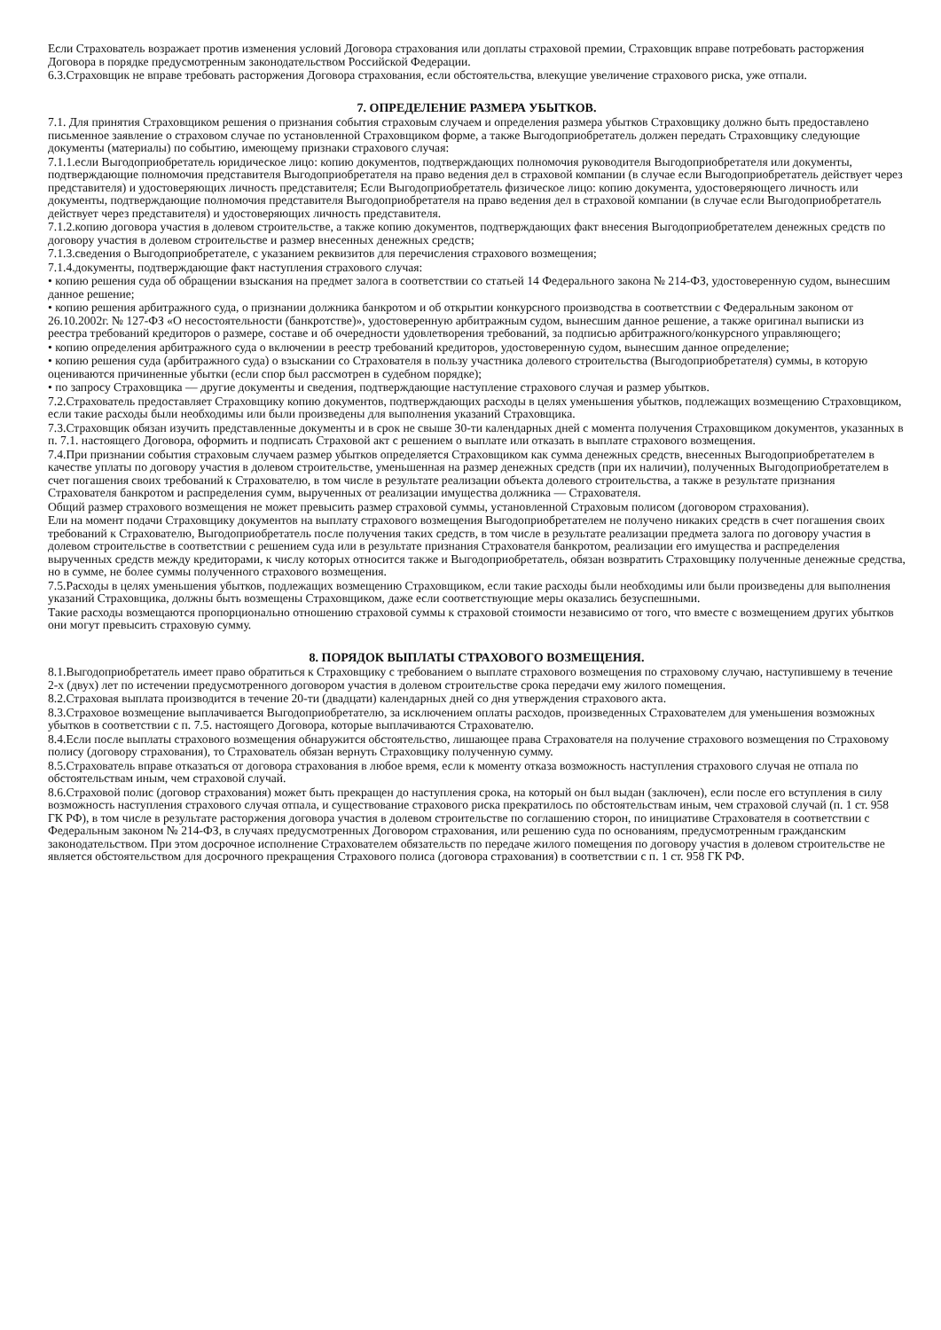Если Страхователь возражает против изменения условий Договора страхования или доплаты страховой премии, Страховщик вправе потребовать расторжения Договора в порядке предусмотренным законодательством Российской Федерации.
6.3.Страховщик не вправе требовать расторжения Договора страхования, если обстоятельства, влекущие увеличение страхового риска, уже отпали.
7. ОПРЕДЕЛЕНИЕ РАЗМЕРА УБЫТКОВ.
7.1. Для принятия Страховщиком решения о признания события страховым случаем и определения размера убытков Страховщику должно быть предоставлено письменное заявление о страховом случае по установленной Страховщиком форме, а также Выгодоприобретатель должен передать Страховщику следующие документы (материалы) по событию, имеющему признаки страхового случая:
7.1.1.если Выгодоприобретатель юридическое лицо: копию документов, подтверждающих полномочия руководителя Выгодоприобретателя или документы, подтверждающие полномочия представителя Выгодоприобретателя на право ведения дел в страховой компании (в случае если Выгодоприобретатель действует через представителя) и удостоверяющих личность представителя; Если Выгодоприобретатель физическое лицо: копию документа, удостоверяющего личность или документы, подтверждающие полномочия представителя Выгодоприобретателя на право ведения дел в страховой компании (в случае если Выгодоприобретатель действует через представителя) и удостоверяющих личность представителя.
7.1.2.копию договора участия в долевом строительстве, а также копию документов, подтверждающих факт внесения Выгодоприобретателем денежных средств по договору участия в долевом строительстве и размер внесенных денежных средств;
7.1.3.сведения о Выгодоприобретателе, с указанием реквизитов для перечисления страхового возмещения;
7.1.4.документы, подтверждающие факт наступления страхового случая:
• копию решения суда об обращении взыскания на предмет залога в соответствии со статьей 14 Федерального закона № 214-ФЗ, удостоверенную судом, вынесшим данное решение;
• копию решения арбитражного суда, о признании должника банкротом и об открытии конкурсного производства в соответствии с Федеральным законом от 26.10.2002г. № 127-ФЗ «О несостоятельности (банкротстве)», удостоверенную арбитражным судом, вынесшим данное решение, а также оригинал выписки из реестра требований кредиторов о размере, составе и об очередности удовлетворения требований, за подписью арбитражного/конкурсного управляющего;
• копию определения арбитражного суда о включении в реестр требований кредиторов, удостоверенную судом, вынесшим данное определение;
• копию решения суда (арбитражного суда) о взыскании со Страхователя в пользу участника долевого строительства (Выгодоприобретателя) суммы, в которую оцениваются причиненные убытки (если спор был рассмотрен в судебном порядке);
• по запросу Страховщика — другие документы и сведения, подтверждающие наступление страхового случая и размер убытков.
7.2.Страхователь предоставляет Страховщику копию документов, подтверждающих расходы в целях уменьшения убытков, подлежащих возмещению Страховщиком, если такие расходы были необходимы или были произведены для выполнения указаний Страховщика.
7.3.Страховщик обязан изучить представленные документы и в срок не свыше 30-ти календарных дней с момента получения Страховщиком документов, указанных в п. 7.1. настоящего Договора, оформить и подписать Страховой акт с решением о выплате или отказать в выплате страхового возмещения.
7.4.При признании события страховым случаем размер убытков определяется Страховщиком как сумма денежных средств, внесенных Выгодоприобретателем в качестве уплаты по договору участия в долевом строительстве, уменьшенная на размер денежных средств (при их наличии), полученных Выгодоприобретателем в счет погашения своих требований к Страхователю, в том числе в результате реализации объекта долевого строительства, а также в результате признания Страхователя банкротом и распределения сумм, вырученных от реализации имущества должника — Страхователя.
Общий размер страхового возмещения не может превысить размер страховой суммы, установленной Страховым полисом (договором страхования).
Ели на момент подачи Страховщику документов на выплату страхового возмещения Выгодоприобретателем не получено никаких средств в счет погашения своих требований к Страхователю, Выгодоприобретатель после получения таких средств, в том числе в результате реализации предмета залога по договору участия в долевом строительстве в соответствии с решением суда или в результате признания Страхователя банкротом, реализации его имущества и распределения вырученных средств между кредиторами, к числу которых относится также и Выгодоприобретатель, обязан возвратить Страховщику полученные денежные средства, но в сумме, не более суммы полученного страхового возмещения.
7.5.Расходы в целях уменьшения убытков, подлежащих возмещению Страховщиком, если такие расходы были необходимы или были произведены для выполнения указаний Страховщика, должны быть возмещены Страховщиком, даже если соответствующие меры оказались безуспешными.
Такие расходы возмещаются пропорционально отношению страховой суммы к страховой стоимости независимо от того, что вместе с возмещением других убытков они могут превысить страховую сумму.
8. ПОРЯДОК ВЫПЛАТЫ СТРАХОВОГО ВОЗМЕЩЕНИЯ.
8.1.Выгодоприобретатель имеет право обратиться к Страховщику с требованием о выплате страхового возмещения по страховому случаю, наступившему в течение 2-х (двух) лет по истечении предусмотренного договором участия в долевом строительстве срока передачи ему жилого помещения.
8.2.Страховая выплата производится в течение 20-ти (двадцати) календарных дней со дня утверждения страхового акта.
8.3.Страховое возмещение выплачивается Выгодоприобретателю, за исключением оплаты расходов, произведенных Страхователем для уменьшения возможных убытков в соответствии с п. 7.5. настоящего Договора, которые выплачиваются Страхователю.
8.4.Если после выплаты страхового возмещения обнаружится обстоятельство, лишающее права Страхователя на получение страхового возмещения по Страховому полису (договору страхования), то Страхователь обязан вернуть Страховщику полученную сумму.
8.5.Страхователь вправе отказаться от договора страхования в любое время, если к моменту отказа возможность наступления страхового случая не отпала по обстоятельствам иным, чем страховой случай.
8.6.Страховой полис (договор страхования) может быть прекращен до наступления срока, на который он был выдан (заключен), если после его вступления в силу возможность наступления страхового случая отпала, и существование страхового риска прекратилось по обстоятельствам иным, чем страховой случай (п. 1 ст. 958 ГК РФ), в том числе в результате расторжения договора участия в долевом строительстве по соглашению сторон, по инициативе Страхователя в соответствии с Федеральным законом № 214-ФЗ, в случаях предусмотренных Договором страхования, или решению суда по основаниям, предусмотренным гражданским законодательством. При этом досрочное исполнение Страхователем обязательств по передаче жилого помещения по договору участия в долевом строительстве не является обстоятельством для досрочного прекращения Страхового полиса (договора страхования) в соответствии с п. 1 ст. 958 ГК РФ.